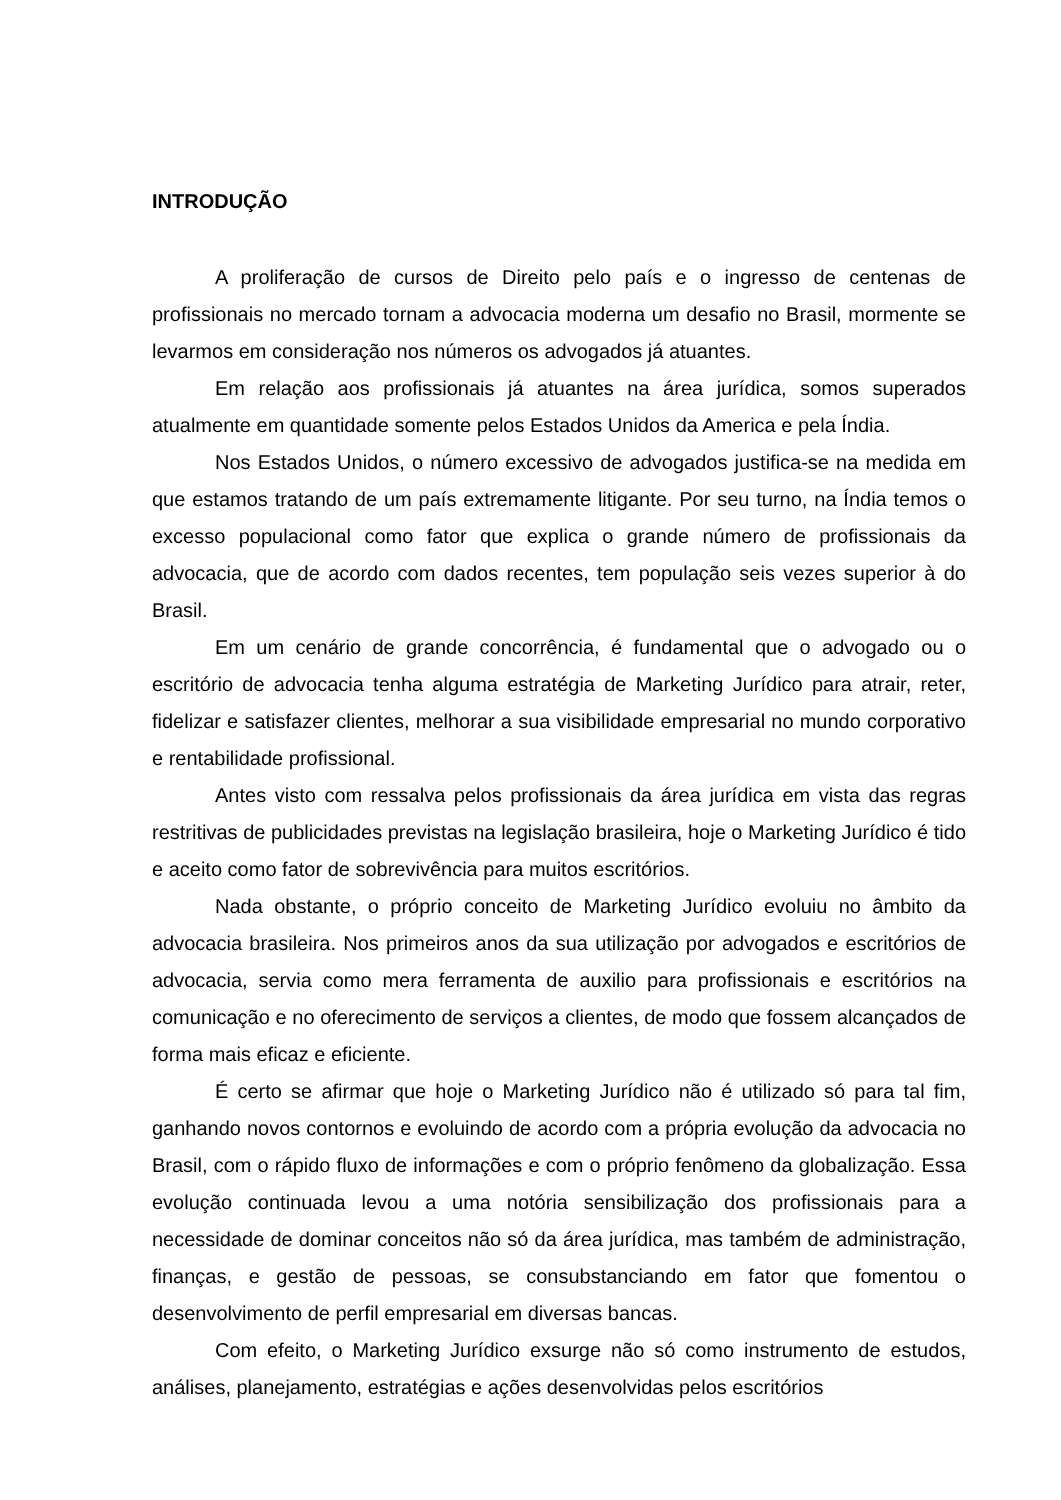INTRODUÇÃO
A proliferação de cursos de Direito pelo país e o ingresso de centenas de profissionais no mercado tornam a advocacia moderna um desafio no Brasil, mormente se levarmos em consideração nos números os advogados já atuantes.
Em relação aos profissionais já atuantes na área jurídica, somos superados atualmente em quantidade somente pelos Estados Unidos da America e pela Índia.
Nos Estados Unidos, o número excessivo de advogados justifica-se na medida em que estamos tratando de um país extremamente litigante. Por seu turno, na Índia temos o excesso populacional como fator que explica o grande número de profissionais da advocacia, que de acordo com dados recentes, tem população seis vezes superior à do Brasil.
Em um cenário de grande concorrência, é fundamental que o advogado ou o escritório de advocacia tenha alguma estratégia de Marketing Jurídico para atrair, reter, fidelizar e satisfazer clientes, melhorar a sua visibilidade empresarial no mundo corporativo e rentabilidade profissional.
Antes visto com ressalva pelos profissionais da área jurídica em vista das regras restritivas de publicidades previstas na legislação brasileira, hoje o Marketing Jurídico é tido e aceito como fator de sobrevivência para muitos escritórios.
Nada obstante, o próprio conceito de Marketing Jurídico evoluiu no âmbito da advocacia brasileira. Nos primeiros anos da sua utilização por advogados e escritórios de advocacia, servia como mera ferramenta de auxilio para profissionais e escritórios na comunicação e no oferecimento de serviços a clientes, de modo que fossem alcançados de forma mais eficaz e eficiente.
É certo se afirmar que hoje o Marketing Jurídico não é utilizado só para tal fim, ganhando novos contornos e evoluindo de acordo com a própria evolução da advocacia no Brasil, com o rápido fluxo de informações e com o próprio fenômeno da globalização. Essa evolução continuada levou a uma notória sensibilização dos profissionais para a necessidade de dominar conceitos não só da área jurídica, mas também de administração, finanças, e gestão de pessoas, se consubstanciando em fator que fomentou o desenvolvimento de perfil empresarial em diversas bancas.
Com efeito, o Marketing Jurídico exsurge não só como instrumento de estudos, análises, planejamento, estratégias e ações desenvolvidas pelos escritórios